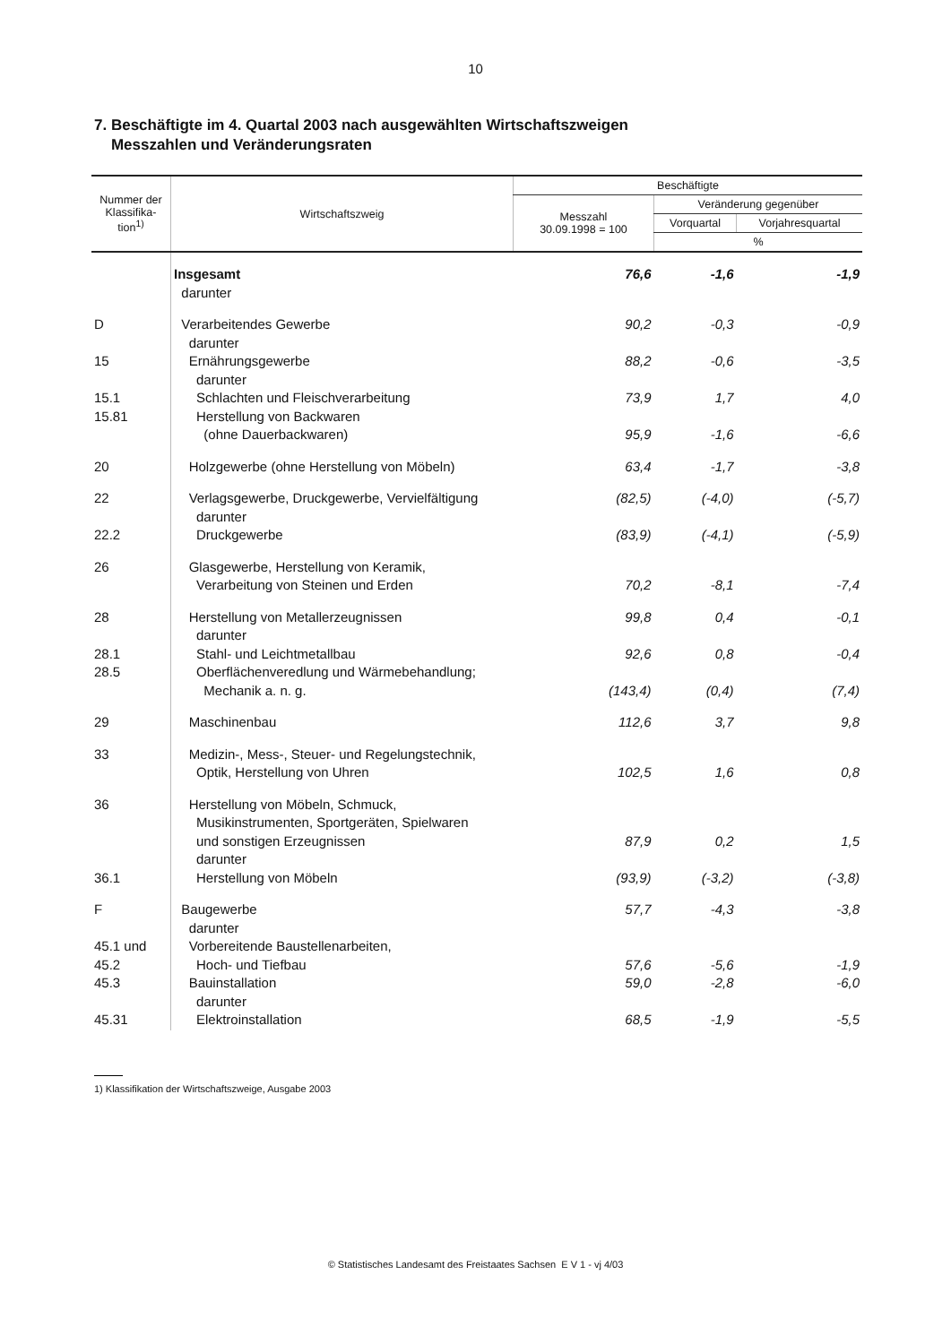10
7. Beschäftigte im 4. Quartal 2003 nach ausgewählten Wirtschaftszweigen
Messzahlen und Veränderungsraten
| Nummer der Klassifika-tion<sup>1)</sup> | Wirtschaftszweig | Beschäftigte | | |
| --- | --- | --- | --- | --- |
| | | Messzahl 30.09.1998 = 100 | Veränderung gegenüber | |
| | | | Vorquartal | Vorjahresquartal |
| | | | % | |
| | Insgesamt | 76,6 | -1,6 | -1,9 |
| | darunter | | | |
| D | Verarbeitendes Gewerbe | 90,2 | -0,3 | -0,9 |
| | darunter | | | |
| 15 | Ernährungsgewerbe | 88,2 | -0,6 | -3,5 |
| | darunter | | | |
| 15.1 | Schlachten und Fleischverarbeitung | 73,9 | 1,7 | 4,0 |
| 15.81 | Herstellung von Backwaren | | | |
| | (ohne Dauerbackwaren) | 95,9 | -1,6 | -6,6 |
| 20 | Holzgewerbe (ohne Herstellung von Möbeln) | 63,4 | -1,7 | -3,8 |
| 22 | Verlagsgewerbe, Druckgewerbe, Vervielfältigung | (82,5) | (-4,0) | (-5,7) |
| | darunter | | | |
| 22.2 | Druckgewerbe | (83,9) | (-4,1) | (-5,9) |
| 26 | Glasgewerbe, Herstellung von Keramik, | | | |
| | Verarbeitung von Steinen und Erden | 70,2 | -8,1 | -7,4 |
| 28 | Herstellung von Metallerzeugnissen | 99,8 | 0,4 | -0,1 |
| | darunter | | | |
| 28.1 | Stahl- und Leichtmetallbau | 92,6 | 0,8 | -0,4 |
| 28.5 | Oberflächenveredlung und Wärmebehandlung; | | | |
| | Mechanik a. n. g. | (143,4) | (0,4) | (7,4) |
| 29 | Maschinenbau | 112,6 | 3,7 | 9,8 |
| 33 | Medizin-, Mess-, Steuer- und Regelungstechnik, | | | |
| | Optik, Herstellung von Uhren | 102,5 | 1,6 | 0,8 |
| 36 | Herstellung von Möbeln, Schmuck, | | | |
| | Musikinstrumenten, Sportgeräten, Spielwaren | | | |
| | und sonstigen Erzeugnissen | 87,9 | 0,2 | 1,5 |
| | darunter | | | |
| 36.1 | Herstellung von Möbeln | (93,9) | (-3,2) | (-3,8) |
| F | Baugewerbe | 57,7 | -4,3 | -3,8 |
| | darunter | | | |
| 45.1 und | Vorbereitende Baustellenarbeiten, | | | |
| 45.2 | Hoch- und Tiefbau | 57,6 | -5,6 | -1,9 |
| 45.3 | Bauinstallation | 59,0 | -2,8 | -6,0 |
| | darunter | | | |
| 45.31 | Elektroinstallation | 68,5 | -1,9 | -5,5 |
1) Klassifikation der Wirtschaftszweige, Ausgabe 2003
© Statistisches Landesamt des Freistaates Sachsen E V 1 - vj 4/03